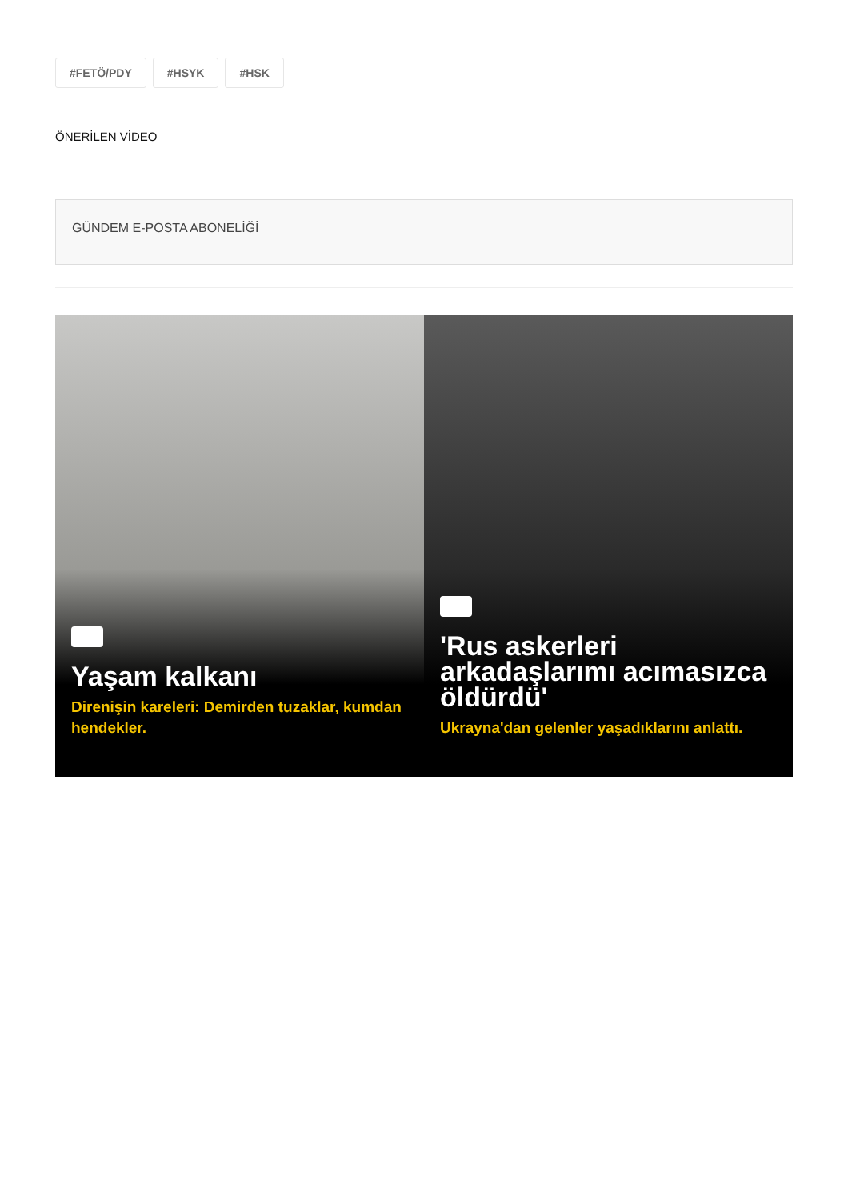#FETÖ/PDY #HSYK #HSK
ÖNERİLEN VİDEO
GÜNDEM E-POSTA ABONELİĞİ
Yaşam kalkanı
Direnişin kareleri: Demirden tuzaklar, kumdan hendekler.
'Rus askerleri arkadaşlarımı acımasızca öldürdü'
Ukrayna'dan gelenler yaşadıklarını anlattı.